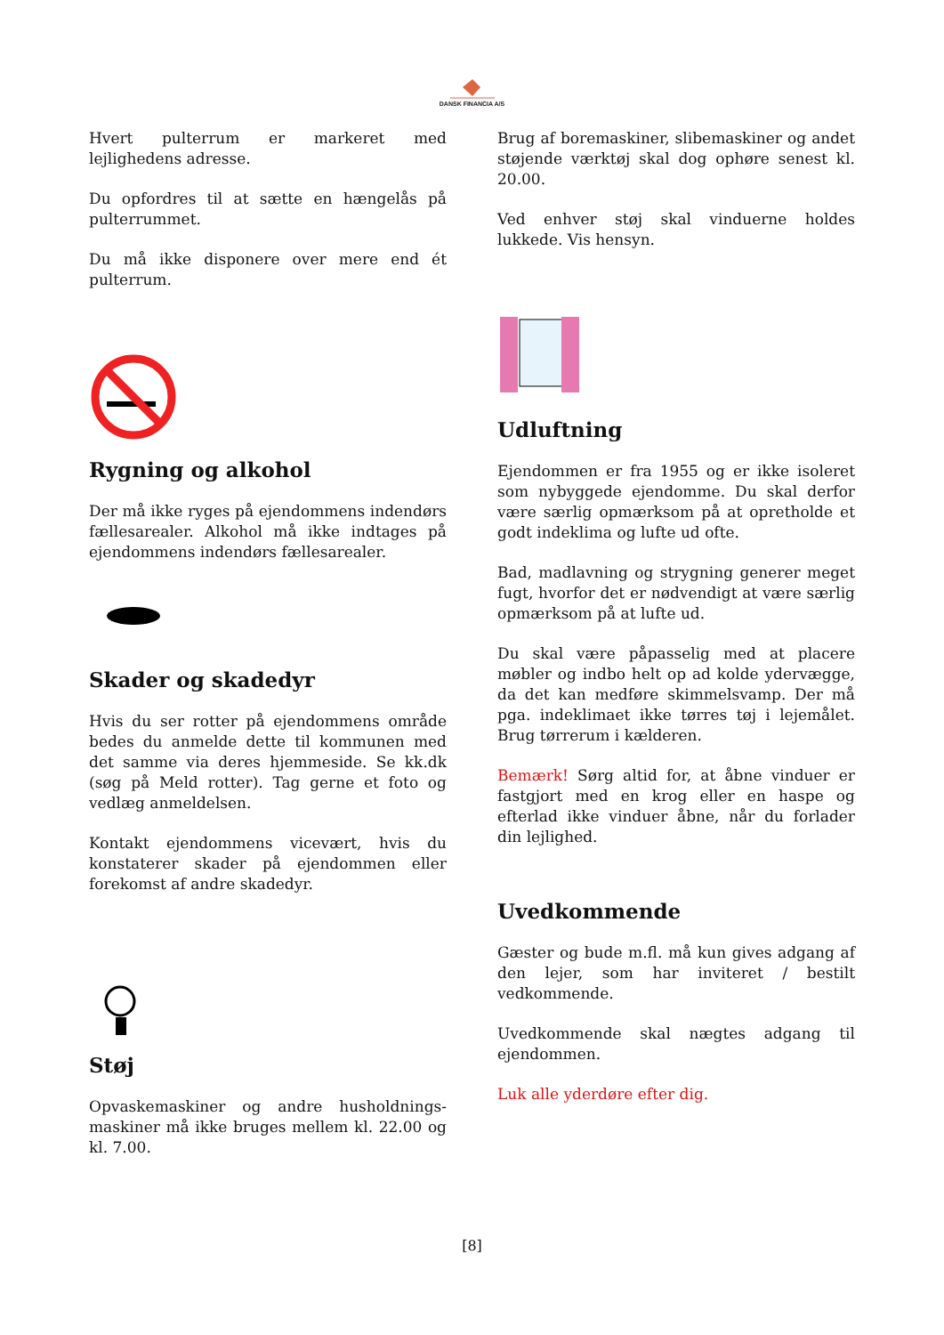DANSK FINANCIA A/S
Hvert pulterrum er markeret med lejlighedens adresse.
Du opfordres til at sætte en hængelås på pulterrummet.
Du må ikke disponere over mere end ét pulterrum.
Rygning og alkohol
Der må ikke ryges på ejendommens indendørs fællesarealer. Alkohol må ikke indtages på ejendommens indendørs fællesarealer.
Skader og skadedyr
Hvis du ser rotter på ejendommens område bedes du anmelde dette til kommunen med det samme via deres hjemmeside. Se kk.dk (søg på Meld rotter). Tag gerne et foto og vedlæg anmeldelsen.
Kontakt ejendommens vicevært, hvis du konstaterer skader på ejendommen eller forekomst af andre skadedyr.
Støj
Opvaskemaskiner og andre husholdnings-maskiner må ikke bruges mellem kl. 22.00 og kl. 7.00.
Brug af boremaskiner, slibemaskiner og andet støjende værktøj skal dog ophøre senest kl. 20.00.
Ved enhver støj skal vinduerne holdes lukkede. Vis hensyn.
Udluftning
Ejendommen er fra 1955 og er ikke isoleret som nybyggede ejendomme. Du skal derfor være særlig opmærksom på at opretholde et godt indeklima og lufte ud ofte.
Bad, madlavning og strygning generer meget fugt, hvorfor det er nødvendigt at være særlig opmærksom på at lufte ud.
Du skal være påpasselig med at placere møbler og indbo helt op ad kolde ydervægge, da det kan medføre skimmelsvamp. Der må pga. indeklimaet ikke tørres tøj i lejemålet. Brug tørrerum i kælderen.
Bemærk! Sørg altid for, at åbne vinduer er fastgjort med en krog eller en haspe og efterlad ikke vinduer åbne, når du forlader din lejlighed.
Uvedkommende
Gæster og bude m.fl. må kun gives adgang af den lejer, som har inviteret / bestilt vedkommende.
Uvedkommende skal nægtes adgang til ejendommen.
Luk alle yderdøre efter dig.
[8]